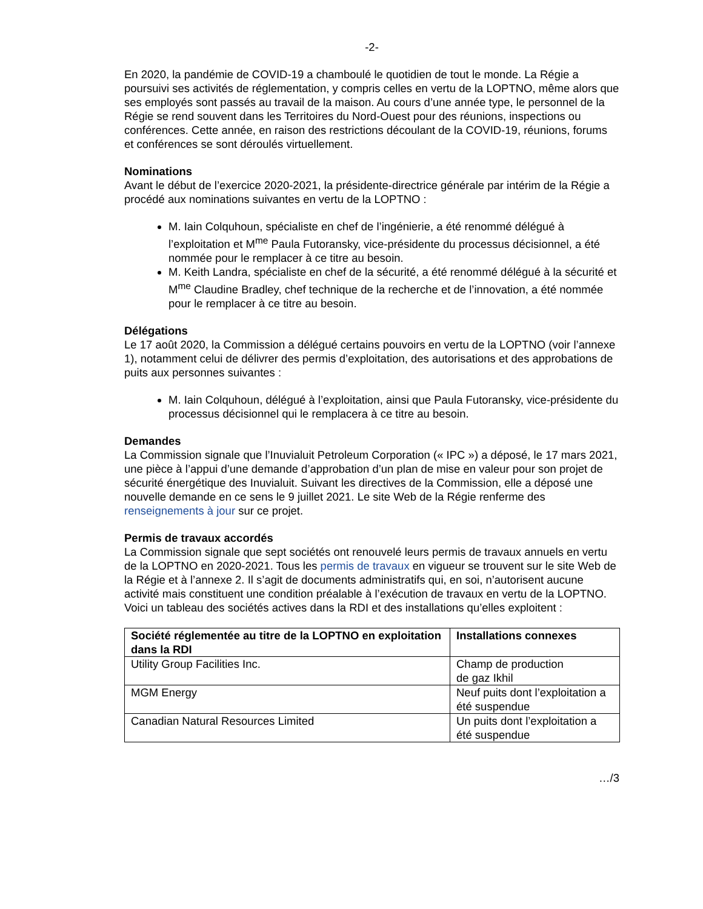-2-
En 2020, la pandémie de COVID-19 a chamboulé le quotidien de tout le monde. La Régie a poursuivi ses activités de réglementation, y compris celles en vertu de la LOPTNO, même alors que ses employés sont passés au travail de la maison. Au cours d’une année type, le personnel de la Régie se rend souvent dans les Territoires du Nord-Ouest pour des réunions, inspections ou conférences. Cette année, en raison des restrictions découlant de la COVID-19, réunions, forums et conférences se sont déroulés virtuellement.
Nominations
Avant le début de l’exercice 2020-2021, la présidente-directrice générale par intérim de la Régie a procédé aux nominations suivantes en vertu de la LOPTNO :
M. Iain Colquhoun, spécialiste en chef de l’ingénierie, a été renommé délégué à l’exploitation et M<sup>me</sup> Paula Futoransky, vice-présidente du processus décisionnel, a été nommée pour le remplacer à ce titre au besoin.
M. Keith Landra, spécialiste en chef de la sécurité, a été renommé délégué à la sécurité et M<sup>me</sup> Claudine Bradley, chef technique de la recherche et de l’innovation, a été nommée pour le remplacer à ce titre au besoin.
Délégations
Le 17 août 2020, la Commission a délégué certains pouvoirs en vertu de la LOPTNO (voir l’annexe 1), notamment celui de délivrer des permis d’exploitation, des autorisations et des approbations de puits aux personnes suivantes :
M. Iain Colquhoun, délégué à l’exploitation, ainsi que Paula Futoransky, vice-présidente du processus décisionnel qui le remplacera à ce titre au besoin.
Demandes
La Commission signale que l’Inuvialuit Petroleum Corporation (« IPC ») a déposé, le 17 mars 2021, une pièce à l’appui d’une demande d’approbation d’un plan de mise en valeur pour son projet de sécurité énergétique des Inuvialuit. Suivant les directives de la Commission, elle a déposé une nouvelle demande en ce sens le 9 juillet 2021. Le site Web de la Régie renferme des renseignements à jour sur ce projet.
Permis de travaux accordés
La Commission signale que sept sociétés ont renouvelé leurs permis de travaux annuels en vertu de la LOPTNO en 2020-2021. Tous les permis de travaux en vigueur se trouvent sur le site Web de la Régie et à l’annexe 2. Il s’agit de documents administratifs qui, en soi, n’autorisent aucune activité mais constituent une condition préalable à l’exécution de travaux en vertu de la LOPTNO. Voici un tableau des sociétés actives dans la RDI et des installations qu’elles exploitent :
| Société réglementée au titre de la LOPTNO en exploitation dans la RDI | Installations connexes |
| --- | --- |
| Utility Group Facilities Inc. | Champ de production de gaz Ikhil |
| MGM Energy | Neuf puits dont l’exploitation a été suspendue |
| Canadian Natural Resources Limited | Un puits dont l’exploitation a été suspendue |
…/3